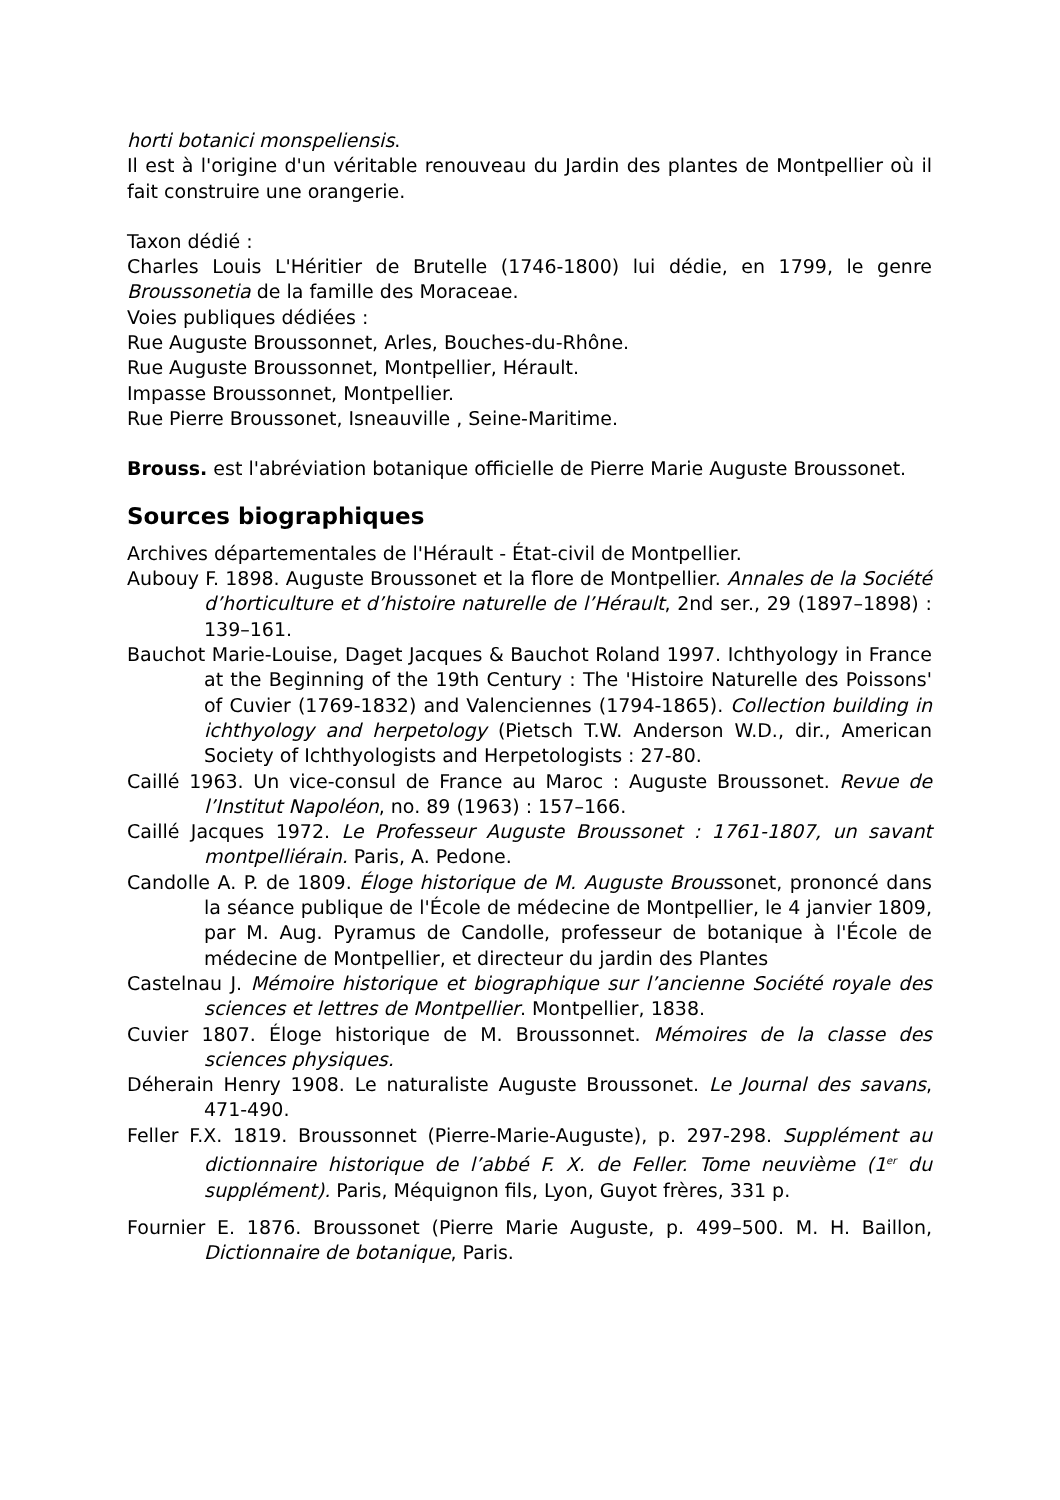horti botanici monspeliensis.
Il est à l'origine d'un véritable renouveau du Jardin des plantes de Montpellier où il fait construire une orangerie.
Taxon dédié :
Charles Louis L'Héritier de Brutelle (1746-1800) lui dédie, en 1799, le genre Broussonetia de la famille des Moraceae.
Voies publiques dédiées :
Rue Auguste Broussonnet, Arles, Bouches-du-Rhône.
Rue Auguste Broussonnet, Montpellier, Hérault.
Impasse Broussonnet, Montpellier.
Rue Pierre Broussonet, Isneauville , Seine-Maritime.
Brouss. est l'abréviation botanique officielle de Pierre Marie Auguste Broussonet.
Sources biographiques
Archives départementales de l'Hérault - État-civil de Montpellier.
Aubouy F. 1898. Auguste Broussonet et la flore de Montpellier. Annales de la Société d’horticulture et d’histoire naturelle de l’Hérault, 2nd ser., 29 (1897–1898) : 139–161.
Bauchot Marie-Louise, Daget Jacques & Bauchot Roland 1997. Ichthyology in France at the Beginning of the 19th Century : The 'Histoire Naturelle des Poissons' of Cuvier (1769-1832) and Valenciennes (1794-1865). Collection building in ichthyology and herpetology (Pietsch T.W. Anderson W.D., dir., American Society of Ichthyologists and Herpetologists : 27-80.
Caillé 1963. Un vice-consul de France au Maroc : Auguste Broussonet. Revue de l’Institut Napoléon, no. 89 (1963) : 157–166.
Caillé Jacques 1972. Le Professeur Auguste Broussonet : 1761-1807, un savant montpelliérain. Paris, A. Pedone.
Candolle A. P. de 1809. Éloge historique de M. Auguste Broussonet, prononcé dans la séance publique de l'École de médecine de Montpellier, le 4 janvier 1809, par M. Aug. Pyramus de Candolle, professeur de botanique à l'École de médecine de Montpellier, et directeur du jardin des Plantes
Castelnau J. Mémoire historique et biographique sur l’ancienne Société royale des sciences et lettres de Montpellier. Montpellier, 1838.
Cuvier 1807. Éloge historique de M. Broussonnet. Mémoires de la classe des sciences physiques.
Déherain Henry 1908. Le naturaliste Auguste Broussonet. Le Journal des savans, 471-490.
Feller F.X. 1819. Broussonnet (Pierre-Marie-Auguste), p. 297-298. Supplément au dictionnaire historique de l’abbé F. X. de Feller. Tome neuvième (1<sup>er</sup> du supplément). Paris, Méquignon fils, Lyon, Guyot frères, 331 p.
Fournier E. 1876. Broussonet (Pierre Marie Auguste, p. 499–500. M. H. Baillon, Dictionnaire de botanique, Paris.